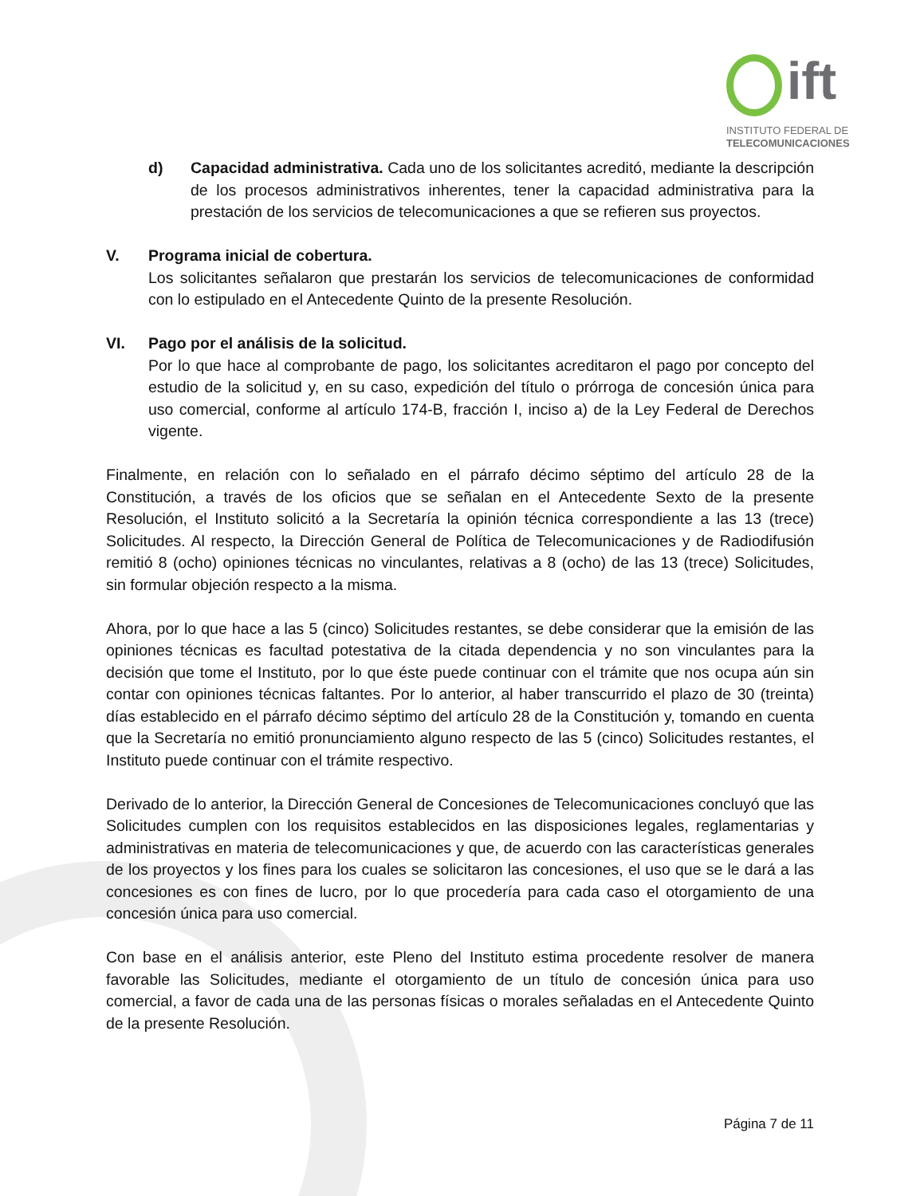ift
INSTITUTO FEDERAL DE
TELECOMUNICACIONES
d) Capacidad administrativa. Cada uno de los solicitantes acreditó, mediante la descripción de los procesos administrativos inherentes, tener la capacidad administrativa para la prestación de los servicios de telecomunicaciones a que se refieren sus proyectos.
V. Programa inicial de cobertura.
Los solicitantes señalaron que prestarán los servicios de telecomunicaciones de conformidad con lo estipulado en el Antecedente Quinto de la presente Resolución.
VI. Pago por el análisis de la solicitud.
Por lo que hace al comprobante de pago, los solicitantes acreditaron el pago por concepto del estudio de la solicitud y, en su caso, expedición del título o prórroga de concesión única para uso comercial, conforme al artículo 174-B, fracción I, inciso a) de la Ley Federal de Derechos vigente.
Finalmente, en relación con lo señalado en el párrafo décimo séptimo del artículo 28 de la Constitución, a través de los oficios que se señalan en el Antecedente Sexto de la presente Resolución, el Instituto solicitó a la Secretaría la opinión técnica correspondiente a las 13 (trece) Solicitudes. Al respecto, la Dirección General de Política de Telecomunicaciones y de Radiodifusión remitió 8 (ocho) opiniones técnicas no vinculantes, relativas a 8 (ocho) de las 13 (trece) Solicitudes, sin formular objeción respecto a la misma.
Ahora, por lo que hace a las 5 (cinco) Solicitudes restantes, se debe considerar que la emisión de las opiniones técnicas es facultad potestativa de la citada dependencia y no son vinculantes para la decisión que tome el Instituto, por lo que éste puede continuar con el trámite que nos ocupa aún sin contar con opiniones técnicas faltantes. Por lo anterior, al haber transcurrido el plazo de 30 (treinta) días establecido en el párrafo décimo séptimo del artículo 28 de la Constitución y, tomando en cuenta que la Secretaría no emitió pronunciamiento alguno respecto de las 5 (cinco) Solicitudes restantes, el Instituto puede continuar con el trámite respectivo.
Derivado de lo anterior, la Dirección General de Concesiones de Telecomunicaciones concluyó que las Solicitudes cumplen con los requisitos establecidos en las disposiciones legales, reglamentarias y administrativas en materia de telecomunicaciones y que, de acuerdo con las características generales de los proyectos y los fines para los cuales se solicitaron las concesiones, el uso que se le dará a las concesiones es con fines de lucro, por lo que procedería para cada caso el otorgamiento de una concesión única para uso comercial.
Con base en el análisis anterior, este Pleno del Instituto estima procedente resolver de manera favorable las Solicitudes, mediante el otorgamiento de un título de concesión única para uso comercial, a favor de cada una de las personas físicas o morales señaladas en el Antecedente Quinto de la presente Resolución.
Página 7 de 11